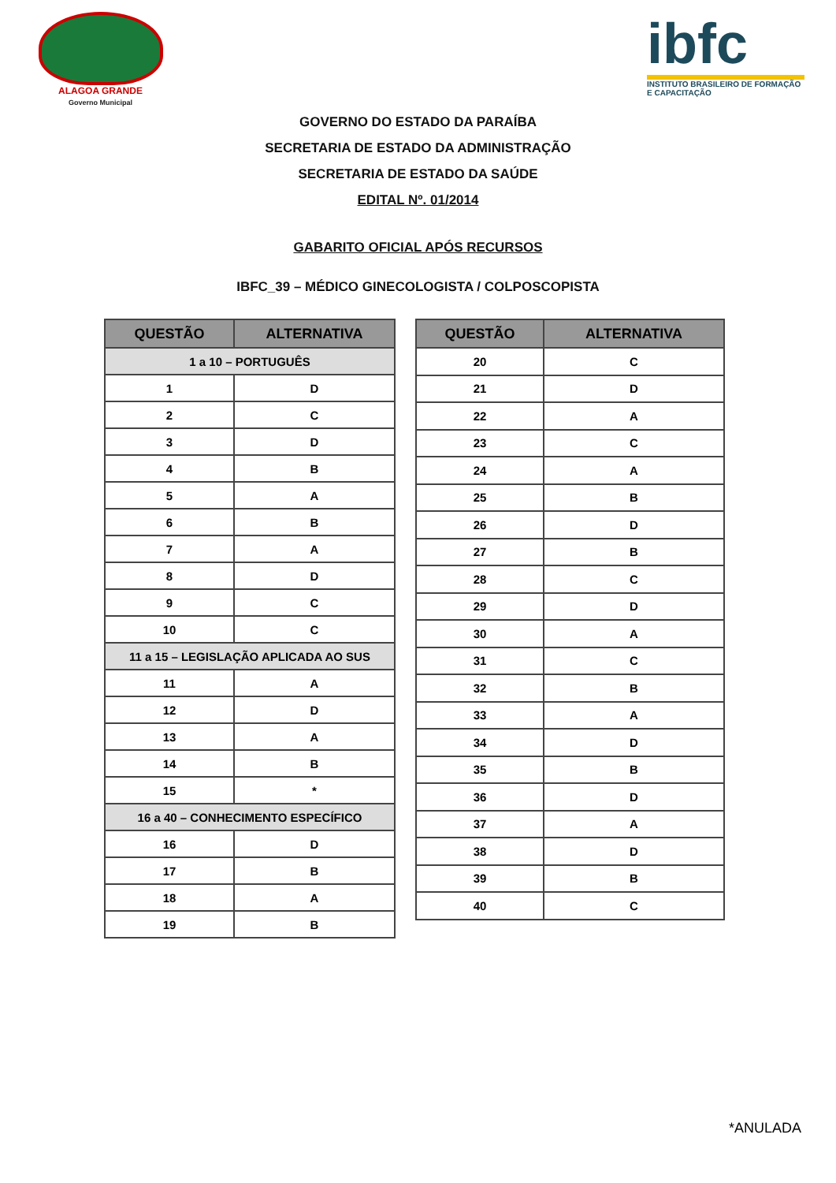ALAGOA GRANDE
Governo Municipal
ibfc
INSTITUTO BRASILEIRO DE FORMAÇÃO E CAPACITAÇÃO
GOVERNO DO ESTADO DA PARAÍBA
SECRETARIA DE ESTADO DA ADMINISTRAÇÃO
SECRETARIA DE ESTADO DA SAÚDE
EDITAL Nº. 01/2014
GABARITO OFICIAL APÓS RECURSOS
IBFC_39 – MÉDICO GINECOLOGISTA / COLPOSCOPISTA
| QUESTÃO | ALTERNATIVA |
| --- | --- |
| 1 a 10 – PORTUGUÊS | |
| 1 | D |
| 2 | C |
| 3 | D |
| 4 | B |
| 5 | A |
| 6 | B |
| 7 | A |
| 8 | D |
| 9 | C |
| 10 | C |
| 11 a 15 – LEGISLAÇÃO APLICADA AO SUS | |
| 11 | A |
| 12 | D |
| 13 | A |
| 14 | B |
| 15 | * |
| 16 a 40 – CONHECIMENTO ESPECÍFICO | |
| 16 | D |
| 17 | B |
| 18 | A |
| 19 | B |
| QUESTÃO | ALTERNATIVA |
| --- | --- |
| 20 | C |
| 21 | D |
| 22 | A |
| 23 | C |
| 24 | A |
| 25 | B |
| 26 | D |
| 27 | B |
| 28 | C |
| 29 | D |
| 30 | A |
| 31 | C |
| 32 | B |
| 33 | A |
| 34 | D |
| 35 | B |
| 36 | D |
| 37 | A |
| 38 | D |
| 39 | B |
| 40 | C |
*ANULADA